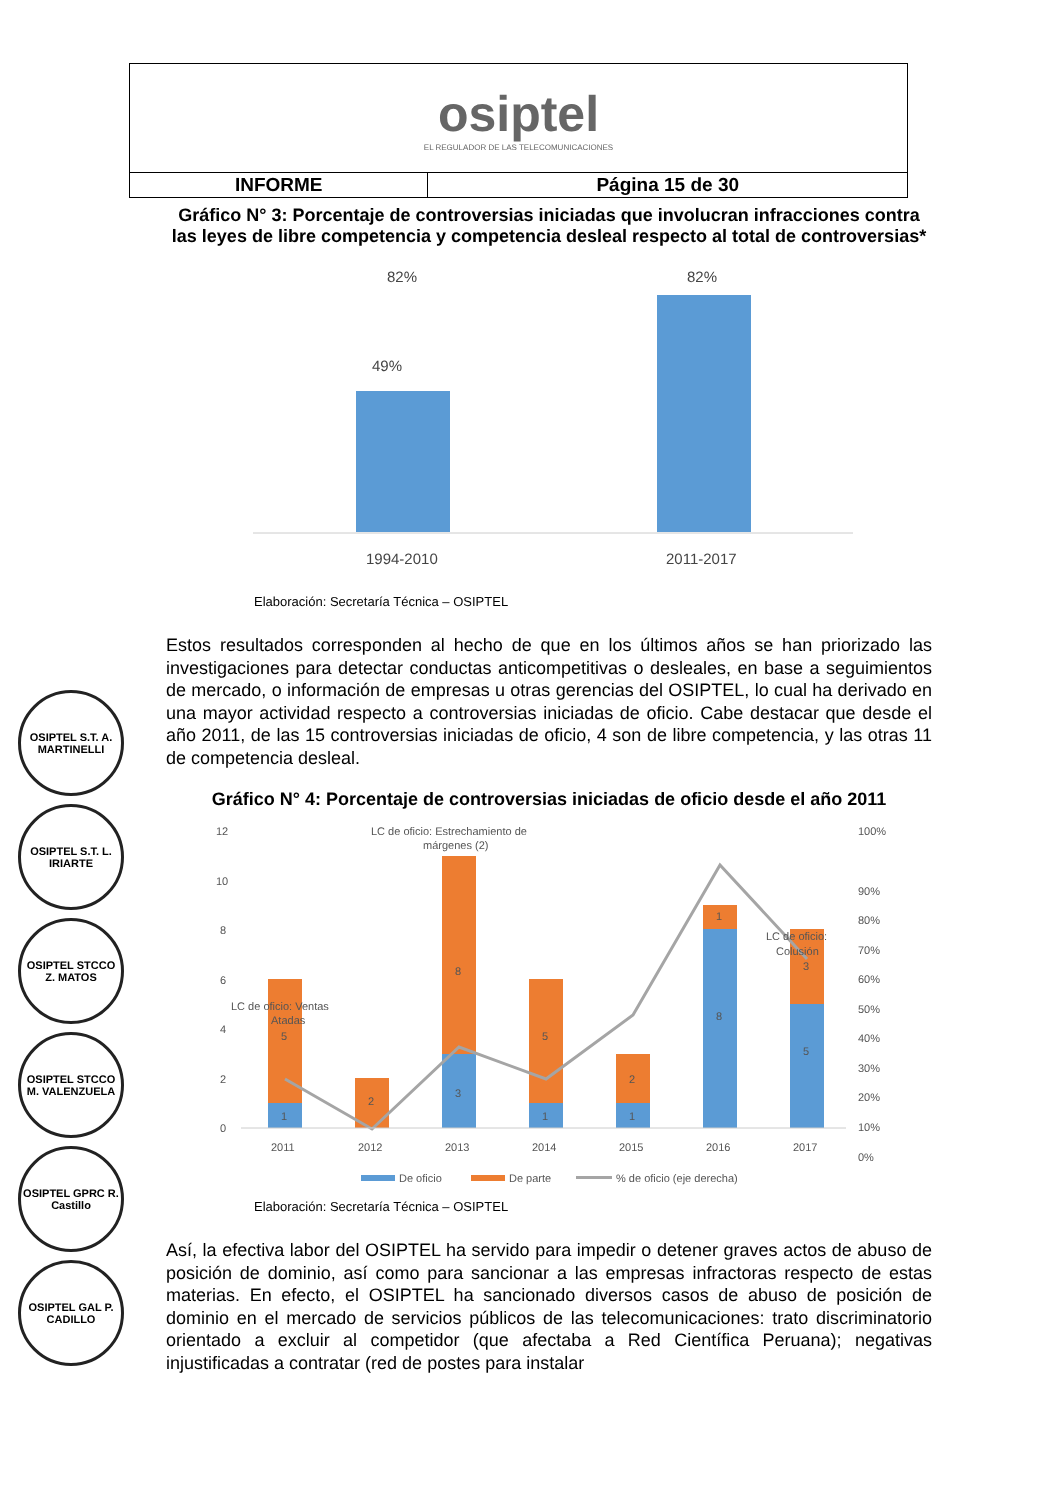| osiptel EL REGULADOR DE LAS TELECOMUNICACIONES | |
| INFORME | Página 15 de 30 |
Gráfico N° 3: Porcentaje de controversias iniciadas que involucran infracciones contra las leyes de libre competencia y competencia desleal respecto al total de controversias*
82%
49%
82%
1994-2010
2011-2017
Elaboración: Secretaría Técnica – OSIPTEL
Estos resultados corresponden al hecho de que en los últimos años se han priorizado las investigaciones para detectar conductas anticompetitivas o desleales, en base a seguimientos de mercado, o información de empresas u otras gerencias del OSIPTEL, lo cual ha derivado en una mayor actividad respecto a controversias iniciadas de oficio. Cabe destacar que desde el año 2011, de las 15 controversias iniciadas de oficio, 4 son de libre competencia, y las otras 11 de competencia desleal.
Gráfico N° 4: Porcentaje de controversias iniciadas de oficio desde el año 2011
12
10
8
6
4
2
0
100%
90%
80%
70%
60%
50%
40%
30%
20%
10%
0%
2011
2012
2013
2014
2015
2016
2017
LC de oficio: Ventas
Atadas
LC de oficio: Estrechamiento de
márgenes (2)
LC de oficio:
Colusión
1
5
2
3
8
1
5
1
2
8
1
5
3
De oficio
De parte
% de oficio (eje derecha)
Elaboración: Secretaría Técnica – OSIPTEL
Así, la efectiva labor del OSIPTEL ha servido para impedir o detener graves actos de abuso de posición de dominio, así como para sancionar a las empresas infractoras respecto de estas materias. En efecto, el OSIPTEL ha sancionado diversos casos de abuso de posición de dominio en el mercado de servicios públicos de las telecomunicaciones: trato discriminatorio orientado a excluir al competidor (que afectaba a Red Científica Peruana); negativas injustificadas a contratar (red de postes para instalar
OSIPTEL S.T. A. MARTINELLI
OSIPTEL S.T. L. IRIARTE
OSIPTEL STCCO Z. MATOS
OSIPTEL STCCO M. VALENZUELA
OSIPTEL GPRC R. Castillo
OSIPTEL GAL P. CADILLO